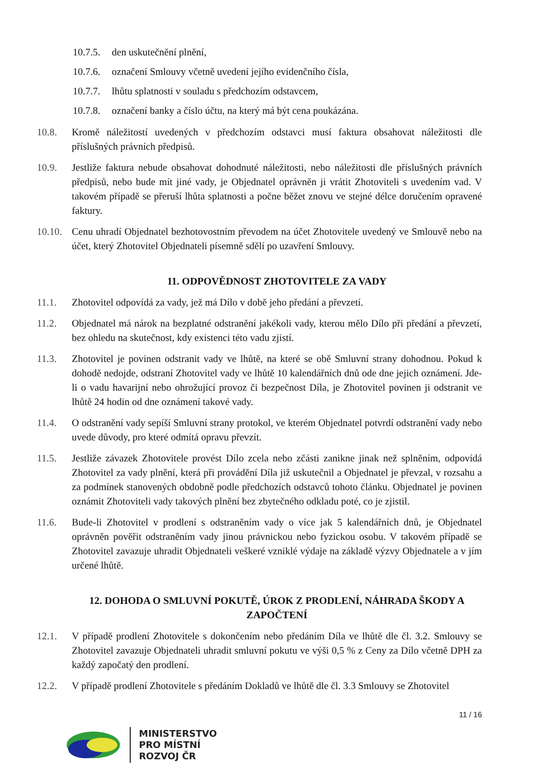10.7.5. den uskutečnění plnění,
10.7.6. označení Smlouvy včetně uvedení jejího evidenčního čísla,
10.7.7. lhůtu splatnosti v souladu s předchozím odstavcem,
10.7.8. označení banky a číslo účtu, na který má být cena poukázána.
10.8. Kromě náležitostí uvedených v předchozím odstavci musí faktura obsahovat náležitosti dle příslušných právních předpisů.
10.9. Jestliže faktura nebude obsahovat dohodnuté náležitosti, nebo náležitosti dle příslušných právních předpisů, nebo bude mít jiné vady, je Objednatel oprávněn ji vrátit Zhotoviteli s uvedením vad. V takovém případě se přeruší lhůta splatnosti a počne běžet znovu ve stejné délce doručením opravené faktury.
10.10. Cenu uhradí Objednatel bezhotovostním převodem na účet Zhotovitele uvedený ve Smlouvě nebo na účet, který Zhotovitel Objednateli písemně sdělí po uzavření Smlouvy.
11. ODPOVĚDNOST ZHOTOVITELE ZA VADY
11.1. Zhotovitel odpovídá za vady, jež má Dílo v době jeho předání a převzetí.
11.2. Objednatel má nárok na bezplatné odstranění jakékoli vady, kterou mělo Dílo při předání a převzetí, bez ohledu na skutečnost, kdy existenci této vadu zjistí.
11.3. Zhotovitel je povinen odstranit vady ve lhůtě, na které se obě Smluvní strany dohodnou. Pokud k dohodě nedojde, odstraní Zhotovitel vady ve lhůtě 10 kalendářních dnů ode dne jejich oznámení. Jde-li o vadu havarijní nebo ohrožující provoz či bezpečnost Díla, je Zhotovitel povinen ji odstranit ve lhůtě 24 hodin od dne oznámení takové vady.
11.4. O odstranění vady sepíší Smluvní strany protokol, ve kterém Objednatel potvrdí odstranění vady nebo uvede důvody, pro které odmítá opravu převzít.
11.5. Jestliže závazek Zhotovitele provést Dílo zcela nebo zčásti zanikne jinak než splněním, odpovídá Zhotovitel za vady plnění, která při provádění Díla již uskutečnil a Objednatel je převzal, v rozsahu a za podmínek stanovených obdobně podle předchozích odstavců tohoto článku. Objednatel je povinen oznámit Zhotoviteli vady takových plnění bez zbytečného odkladu poté, co je zjistil.
11.6. Bude-li Zhotovitel v prodlení s odstraněním vady o více jak 5 kalendářních dnů, je Objednatel oprávněn pověřit odstraněním vady jinou právnickou nebo fyzickou osobu. V takovém případě se Zhotovitel zavazuje uhradit Objednateli veškeré vzniklé výdaje na základě výzvy Objednatele a v jím určené lhůtě.
12. DOHODA O SMLUVNÍ POKUTĚ, ÚROK Z PRODLENÍ, NÁHRADA ŠKODY A ZAPOČTENÍ
12.1. V případě prodlení Zhotovitele s dokončením nebo předáním Díla ve lhůtě dle čl. 3.2. Smlouvy se Zhotovitel zavazuje Objednateli uhradit smluvní pokutu ve výši 0,5 % z Ceny za Dílo včetně DPH za každý započatý den prodlení.
12.2. V případě prodlení Zhotovitele s předáním Dokladů ve lhůtě dle čl. 3.3 Smlouvy se Zhotovitel
11 / 16
MINISTERSTVO
PRO MÍSTNÍ
ROZVOJ ČR